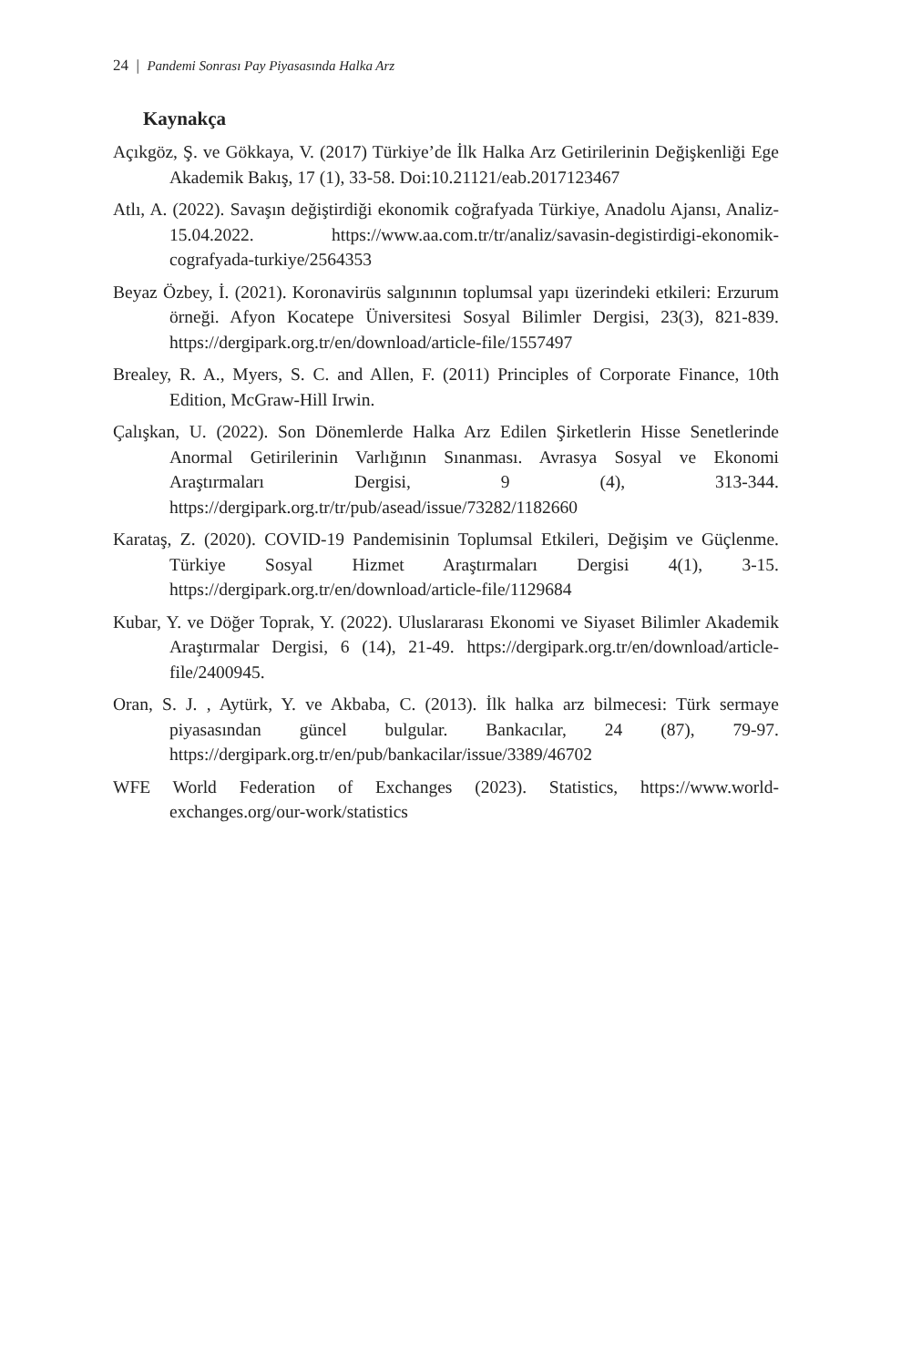24 | Pandemi Sonrası Pay Piyasasında Halka Arz
Kaynakça
Açıkgöz, Ş. ve Gökkaya, V. (2017) Türkiye’de İlk Halka Arz Getirilerinin Değişkenliği Ege Akademik Bakış, 17 (1), 33-58. Doi:10.21121/eab.2017123467
Atlı, A. (2022). Savaşın değiştirdiği ekonomik coğrafyada Türkiye, Anadolu Ajansı, Analiz-15.04.2022. https://www.aa.com.tr/tr/analiz/savasin-degistirdigi-ekonomik-cografyada-turkiye/2564353
Beyaz Özbey, İ. (2021). Koronavirüs salgınının toplumsal yapı üzerindeki etkileri: Erzurum örneği. Afyon Kocatepe Üniversitesi Sosyal Bilimler Dergisi, 23(3), 821-839. https://dergipark.org.tr/en/download/article-file/1557497
Brealey, R. A., Myers, S. C. and Allen, F. (2011) Principles of Corporate Finance, 10th Edition, McGraw-Hill Irwin.
Çalışkan, U. (2022). Son Dönemlerde Halka Arz Edilen Şirketlerin Hisse Senetlerinde Anormal Getirilerinin Varlığının Sınanması. Avrasya Sosyal ve Ekonomi Araştırmaları Dergisi, 9 (4), 313-344. https://dergipark.org.tr/tr/pub/asead/issue/73282/1182660
Karataş, Z. (2020). COVID-19 Pandemisinin Toplumsal Etkileri, Değişim ve Güçlenme. Türkiye Sosyal Hizmet Araştırmaları Dergisi 4(1), 3-15. https://dergipark.org.tr/en/download/article-file/1129684
Kubar, Y. ve Döğer Toprak, Y. (2022). Uluslararası Ekonomi ve Siyaset Bilimler Akademik Araştırmalar Dergisi, 6 (14), 21-49. https://dergipark.org.tr/en/download/article-file/2400945.
Oran, S. J. , Aytürk, Y. ve Akbaba, C. (2013). İlk halka arz bilmecesi: Türk sermaye piyasasından güncel bulgular. Bankacılar, 24 (87), 79-97. https://dergipark.org.tr/en/pub/bankacilar/issue/3389/46702
WFE World Federation of Exchanges (2023). Statistics, https://www.world-exchanges.org/our-work/statistics